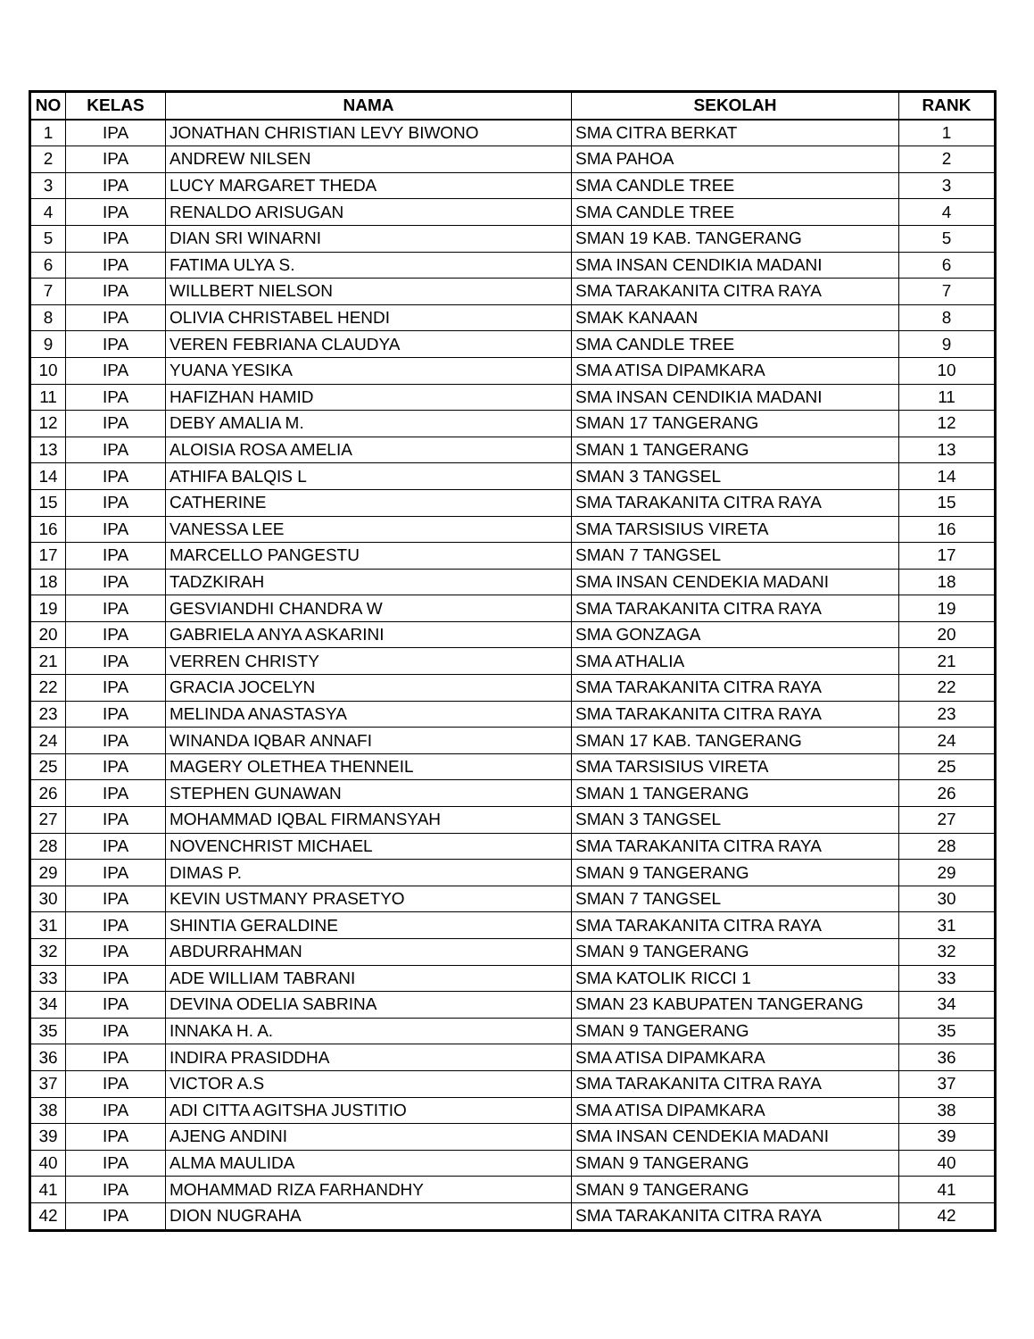| NO | KELAS | NAMA | SEKOLAH | RANK |
| --- | --- | --- | --- | --- |
| 1 | IPA | JONATHAN CHRISTIAN LEVY BIWONO | SMA CITRA BERKAT | 1 |
| 2 | IPA | ANDREW NILSEN | SMA PAHOA | 2 |
| 3 | IPA | LUCY MARGARET THEDA | SMA CANDLE TREE | 3 |
| 4 | IPA | RENALDO ARISUGAN | SMA CANDLE TREE | 4 |
| 5 | IPA | DIAN SRI WINARNI | SMAN 19 KAB. TANGERANG | 5 |
| 6 | IPA | FATIMA ULYA S. | SMA INSAN CENDIKIA MADANI | 6 |
| 7 | IPA | WILLBERT NIELSON | SMA TARAKANITA CITRA RAYA | 7 |
| 8 | IPA | OLIVIA CHRISTABEL HENDI | SMAK KANAAN | 8 |
| 9 | IPA | VEREN FEBRIANA CLAUDYA | SMA CANDLE TREE | 9 |
| 10 | IPA | YUANA YESIKA | SMA ATISA DIPAMKARA | 10 |
| 11 | IPA | HAFIZHAN HAMID | SMA INSAN CENDIKIA MADANI | 11 |
| 12 | IPA | DEBY AMALIA M. | SMAN 17 TANGERANG | 12 |
| 13 | IPA | ALOISIA ROSA AMELIA | SMAN 1 TANGERANG | 13 |
| 14 | IPA | ATHIFA BALQIS L | SMAN 3 TANGSEL | 14 |
| 15 | IPA | CATHERINE | SMA TARAKANITA CITRA RAYA | 15 |
| 16 | IPA | VANESSA LEE | SMA TARSISIUS VIRETA | 16 |
| 17 | IPA | MARCELLO PANGESTU | SMAN 7 TANGSEL | 17 |
| 18 | IPA | TADZKIRAH | SMA INSAN CENDEKIA MADANI | 18 |
| 19 | IPA | GESVIANDHI CHANDRA W | SMA TARAKANITA CITRA RAYA | 19 |
| 20 | IPA | GABRIELA ANYA ASKARINI | SMA GONZAGA | 20 |
| 21 | IPA | VERREN CHRISTY | SMA ATHALIA | 21 |
| 22 | IPA | GRACIA JOCELYN | SMA TARAKANITA CITRA RAYA | 22 |
| 23 | IPA | MELINDA ANASTASYA | SMA TARAKANITA CITRA RAYA | 23 |
| 24 | IPA | WINANDA IQBAR ANNAFI | SMAN 17 KAB. TANGERANG | 24 |
| 25 | IPA | MAGERY OLETHEA THENNEIL | SMA TARSISIUS VIRETA | 25 |
| 26 | IPA | STEPHEN GUNAWAN | SMAN 1 TANGERANG | 26 |
| 27 | IPA | MOHAMMAD IQBAL FIRMANSYAH | SMAN 3 TANGSEL | 27 |
| 28 | IPA | NOVENCHRIST MICHAEL | SMA TARAKANITA CITRA RAYA | 28 |
| 29 | IPA | DIMAS P. | SMAN 9 TANGERANG | 29 |
| 30 | IPA | KEVIN USTMANY PRASETYO | SMAN 7 TANGSEL | 30 |
| 31 | IPA | SHINTIA GERALDINE | SMA TARAKANITA CITRA RAYA | 31 |
| 32 | IPA | ABDURRAHMAN | SMAN 9 TANGERANG | 32 |
| 33 | IPA | ADE WILLIAM TABRANI | SMA KATOLIK RICCI 1 | 33 |
| 34 | IPA | DEVINA ODELIA SABRINA | SMAN 23 KABUPATEN TANGERANG | 34 |
| 35 | IPA | INNAKA H. A. | SMAN 9 TANGERANG | 35 |
| 36 | IPA | INDIRA PRASIDDHA | SMA ATISA DIPAMKARA | 36 |
| 37 | IPA | VICTOR A.S | SMA TARAKANITA CITRA RAYA | 37 |
| 38 | IPA | ADI CITTA AGITSHA JUSTITIO | SMA ATISA DIPAMKARA | 38 |
| 39 | IPA | AJENG ANDINI | SMA INSAN CENDEKIA MADANI | 39 |
| 40 | IPA | ALMA MAULIDA | SMAN 9 TANGERANG | 40 |
| 41 | IPA | MOHAMMAD RIZA FARHANDHY | SMAN 9 TANGERANG | 41 |
| 42 | IPA | DION NUGRAHA | SMA TARAKANITA CITRA RAYA | 42 |